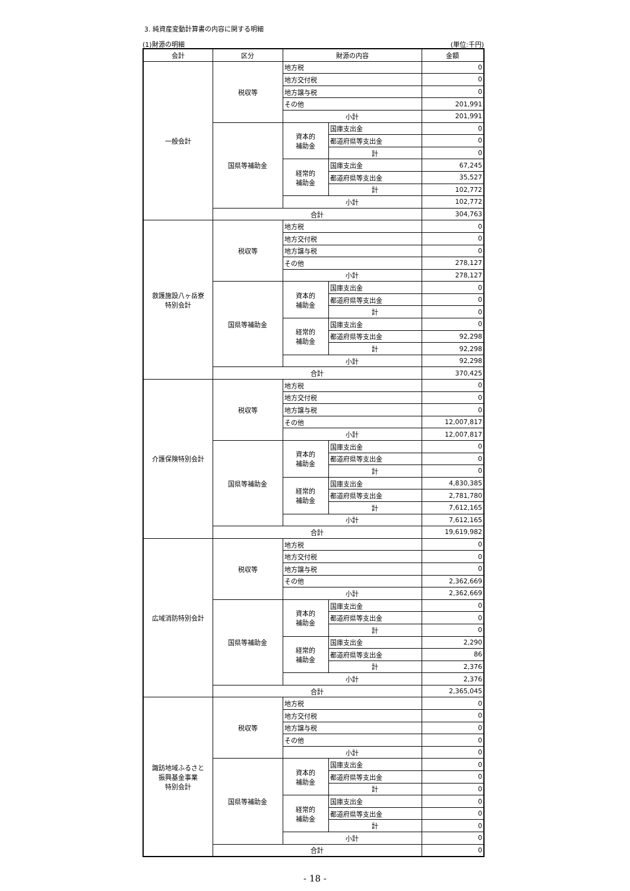3. 純資産変動計算書の内容に関する明細
(1)財源の明細 (単位:千円)
| 会計 | 区分 | 財源の内容 | | 金額 |
| --- | --- | --- | --- | --- |
| 一般会計 | 税収等 | 地方税 | | 0 |
| | | 地方交付税 | | 0 |
| | | 地方譲与税 | | 0 |
| | | その他 | | 201,991 |
| | | 小計 | | 201,991 |
| | 国県等補助金 | 資本的 補助金 | 国庫支出金 | 0 |
| | | | 都道府県等支出金 | 0 |
| | | | 計 | 0 |
| | | 経常的 補助金 | 国庫支出金 | 67,245 |
| | | | 都道府県等支出金 | 35,527 |
| | | | 計 | 102,772 |
| | | 小計 | | 102,772 |
| | 合計 | | | 304,763 |
| 救護施設八ヶ岳寮 特別会計 | 税収等 | 地方税 | | 0 |
| | | 地方交付税 | | 0 |
| | | 地方譲与税 | | 0 |
| | | その他 | | 278,127 |
| | | 小計 | | 278,127 |
| | 国県等補助金 | 資本的 補助金 | 国庫支出金 | 0 |
| | | | 都道府県等支出金 | 0 |
| | | | 計 | 0 |
| | | 経常的 補助金 | 国庫支出金 | 0 |
| | | | 都道府県等支出金 | 92,298 |
| | | | 計 | 92,298 |
| | | 小計 | | 92,298 |
| | 合計 | | | 370,425 |
| 介護保険特別会計 | 税収等 | 地方税 | | 0 |
| | | 地方交付税 | | 0 |
| | | 地方譲与税 | | 0 |
| | | その他 | | 12,007,817 |
| | | 小計 | | 12,007,817 |
| | 国県等補助金 | 資本的 補助金 | 国庫支出金 | 0 |
| | | | 都道府県等支出金 | 0 |
| | | | 計 | 0 |
| | | 経常的 補助金 | 国庫支出金 | 4,830,385 |
| | | | 都道府県等支出金 | 2,781,780 |
| | | | 計 | 7,612,165 |
| | | 小計 | | 7,612,165 |
| | 合計 | | | 19,619,982 |
| 広域消防特別会計 | 税収等 | 地方税 | | 0 |
| | | 地方交付税 | | 0 |
| | | 地方譲与税 | | 0 |
| | | その他 | | 2,362,669 |
| | | 小計 | | 2,362,669 |
| | 国県等補助金 | 資本的 補助金 | 国庫支出金 | 0 |
| | | | 都道府県等支出金 | 0 |
| | | | 計 | 0 |
| | | 経常的 補助金 | 国庫支出金 | 2,290 |
| | | | 都道府県等支出金 | 86 |
| | | | 計 | 2,376 |
| | | 小計 | | 2,376 |
| | 合計 | | | 2,365,045 |
| 諏訪地域ふるさと 振興基金事業 特別会計 | 税収等 | 地方税 | | 0 |
| | | 地方交付税 | | 0 |
| | | 地方譲与税 | | 0 |
| | | その他 | | 0 |
| | | 小計 | | 0 |
| | 国県等補助金 | 資本的 補助金 | 国庫支出金 | 0 |
| | | | 都道府県等支出金 | 0 |
| | | | 計 | 0 |
| | | 経常的 補助金 | 国庫支出金 | 0 |
| | | | 都道府県等支出金 | 0 |
| | | | 計 | 0 |
| | | 小計 | | 0 |
| | 合計 | | | 0 |
- 18 -